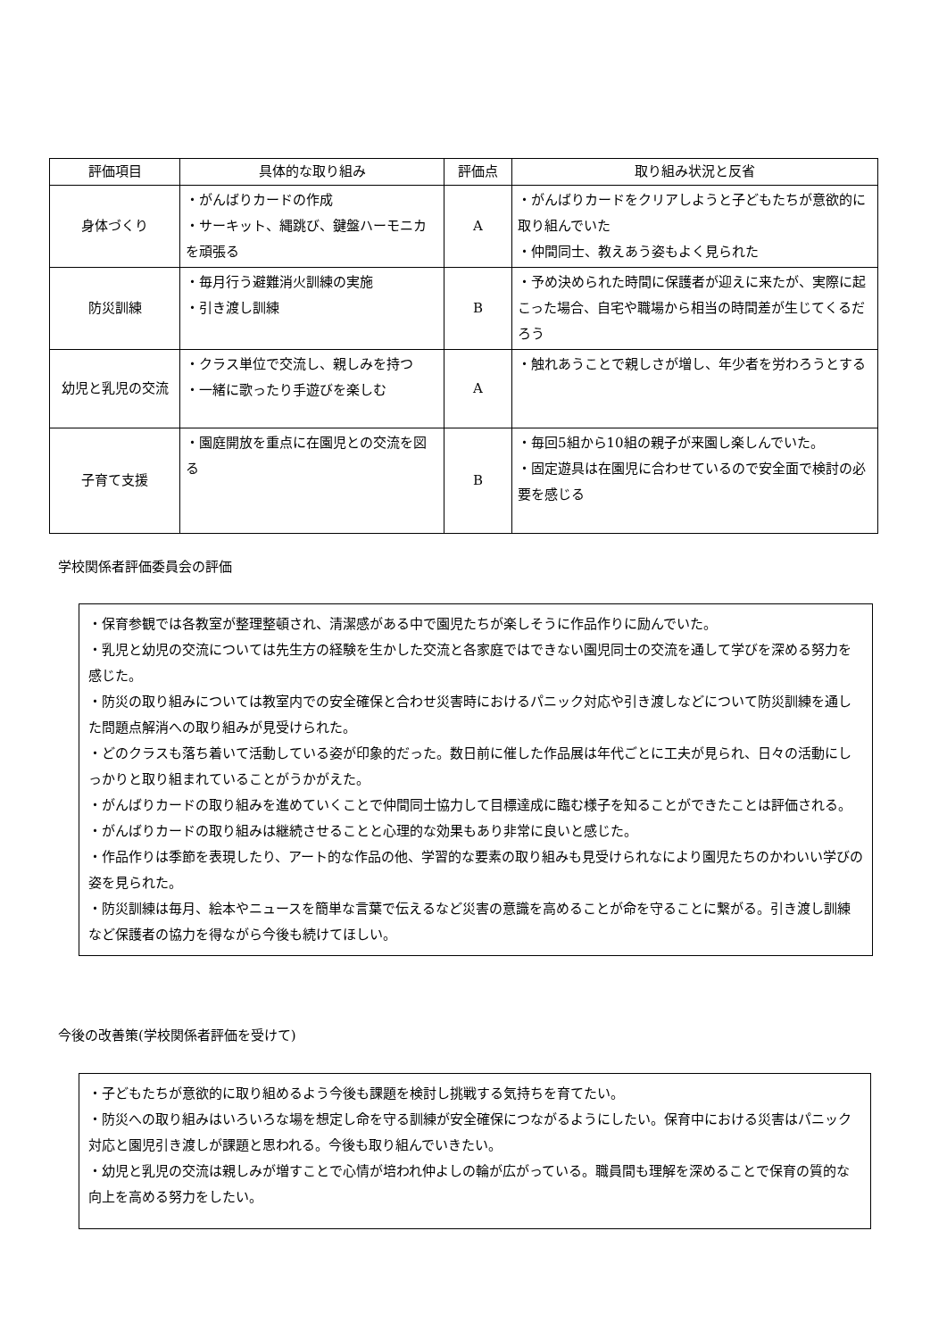| 評価項目 | 具体的な取り組み | 評価点 | 取り組み状況と反省 |
| --- | --- | --- | --- |
| 身体づくり | ・がんばりカードの作成 ・サーキット、縄跳び、鍵盤ハーモニカを頑張る | A | ・がんばりカードをクリアしようと子どもたちが意欲的に取り組んでいた ・仲間同士、教えあう姿もよく見られた |
| 防災訓練 | ・毎月行う避難消火訓練の実施 ・引き渡し訓練 | B | ・予め決められた時間に保護者が迎えに来たが、実際に起こった場合、自宅や職場から相当の時間差が生じてくるだろう |
| 幼児と乳児の交流 | ・クラス単位で交流し、親しみを持つ ・一緒に歌ったり手遊びを楽しむ | A | ・触れあうことで親しさが増し、年少者を労わろうとする |
| 子育て支援 | ・園庭開放を重点に在園児との交流を図る | B | ・毎回5組から10組の親子が来園し楽しんでいた。 ・固定遊具は在園児に合わせているので安全面で検討の必要を感じる |
学校関係者評価委員会の評価
・保育参観では各教室が整理整頓され、清潔感がある中で園児たちが楽しそうに作品作りに励んでいた。
・乳児と幼児の交流については先生方の経験を生かした交流と各家庭ではできない園児同士の交流を通して学びを深める努力を感じた。
・防災の取り組みについては教室内での安全確保と合わせ災害時におけるパニック対応や引き渡しなどについて防災訓練を通した問題点解消への取り組みが見受けられた。
・どのクラスも落ち着いて活動している姿が印象的だった。数日前に催した作品展は年代ごとに工夫が見られ、日々の活動にしっかりと取り組まれていることがうかがえた。
・がんばりカードの取り組みを進めていくことで仲間同士協力して目標達成に臨む様子を知ることができたことは評価される。
・がんばりカードの取り組みは継続させることと心理的な効果もあり非常に良いと感じた。
・作品作りは季節を表現したり、アート的な作品の他、学習的な要素の取り組みも見受けられなにより園児たちのかわいい学びの姿を見られた。
・防災訓練は毎月、絵本やニュースを簡単な言葉で伝えるなど災害の意識を高めることが命を守ることに繋がる。引き渡し訓練など保護者の協力を得ながら今後も続けてほしい。
今後の改善策(学校関係者評価を受けて)
・子どもたちが意欲的に取り組めるよう今後も課題を検討し挑戦する気持ちを育てたい。
・防災への取り組みはいろいろな場を想定し命を守る訓練が安全確保につながるようにしたい。保育中における災害はパニック対応と園児引き渡しが課題と思われる。今後も取り組んでいきたい。
・幼児と乳児の交流は親しみが増すことで心情が培われ仲よしの輪が広がっている。職員間も理解を深めることで保育の質的な向上を高める努力をしたい。